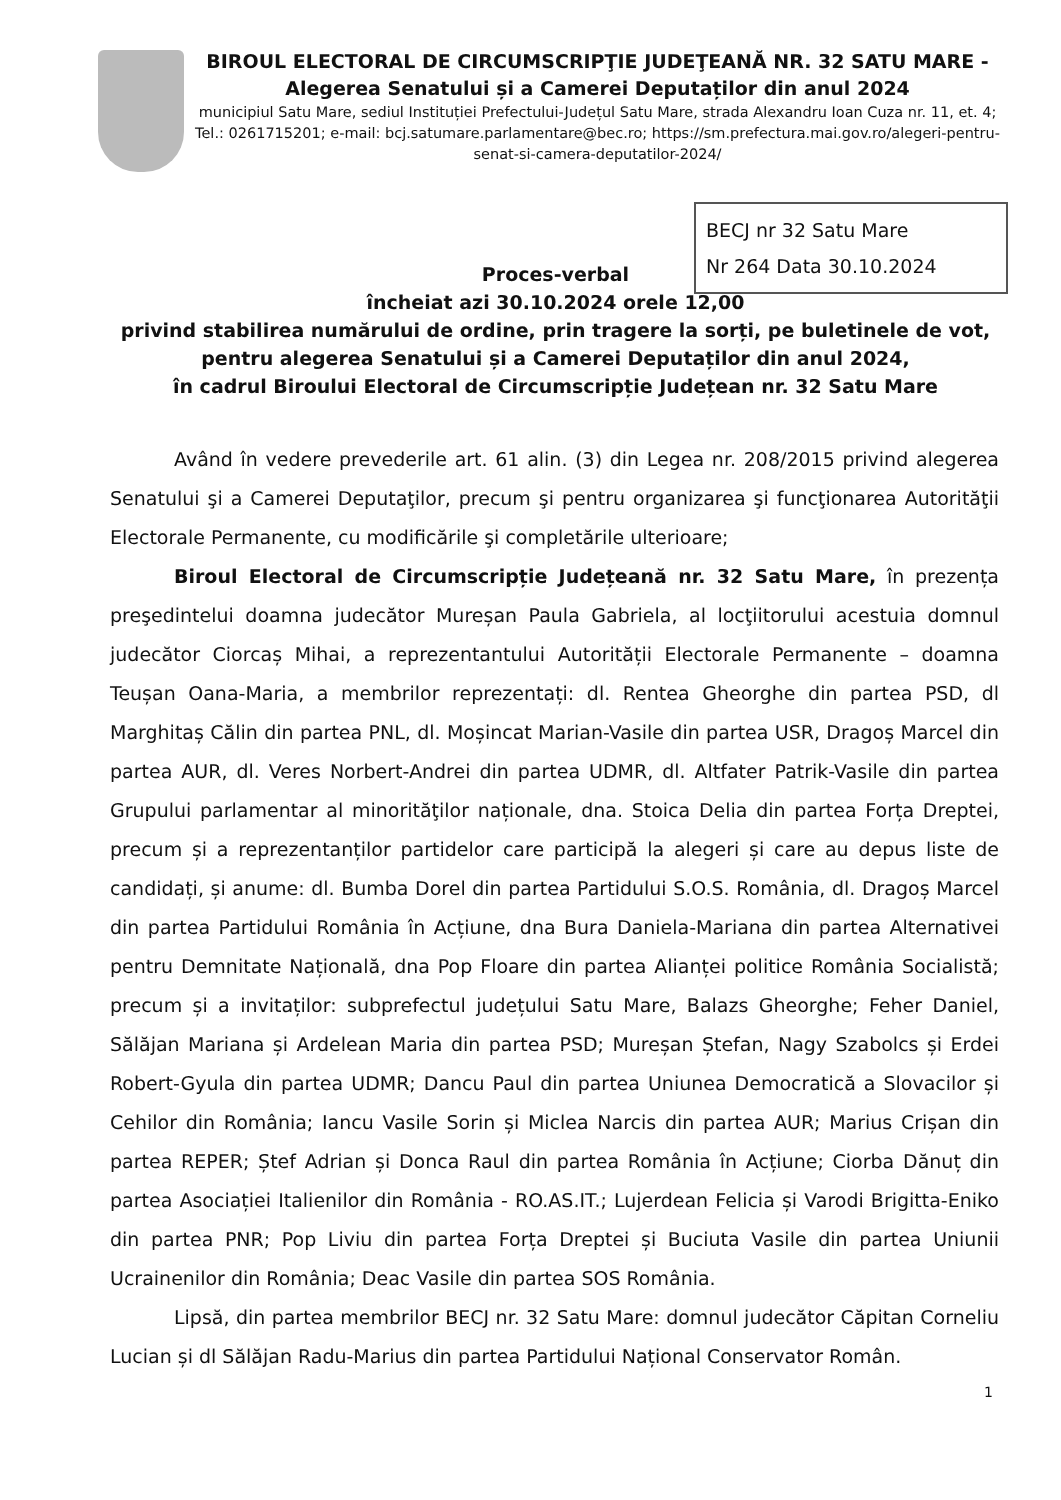BIROUL ELECTORAL DE CIRCUMSCRIPŢIE JUDEŢEANĂ NR. 32 SATU MARE -
Alegerea Senatului și a Camerei Deputaților din anul 2024
municipiul Satu Mare, sediul Instituției Prefectului-Județul Satu Mare, strada Alexandru Ioan Cuza nr. 11, et. 4; Tel.: 0261715201; e-mail: bcj.satumare.parlamentare@bec.ro; https://sm.prefectura.mai.gov.ro/alegeri-pentru-senat-si-camera-deputatilor-2024/
BECJ nr 32 Satu Mare
Nr 264 Data 30.10.2024
Proces-verbal
încheiat azi 30.10.2024 orele 12,00
privind stabilirea numărului de ordine, prin tragere la sorți, pe buletinele de vot, pentru alegerea Senatului și a Camerei Deputaților din anul 2024,
în cadrul Biroului Electoral de Circumscripție Județean nr. 32 Satu Mare
Având în vedere prevederile art. 61 alin. (3) din Legea nr. 208/2015 privind alegerea Senatului şi a Camerei Deputaţilor, precum şi pentru organizarea şi funcţionarea Autorităţii Electorale Permanente, cu modificările şi completările ulterioare;
Biroul Electoral de Circumscripție Județeană nr. 32 Satu Mare, în prezența preşedintelui doamna judecător Mureșan Paula Gabriela, al locţiitorului acestuia domnul judecător Ciorcaș Mihai, a reprezentantului Autorității Electorale Permanente – doamna Teușan Oana-Maria, a membrilor reprezentați: dl. Rentea Gheorghe din partea PSD, dl Marghitaș Călin din partea PNL, dl. Moșincat Marian-Vasile din partea USR, Dragoș Marcel din partea AUR, dl. Veres Norbert-Andrei din partea UDMR, dl. Altfater Patrik-Vasile din partea Grupului parlamentar al minorităţilor naționale, dna. Stoica Delia din partea Forța Dreptei, precum și a reprezentanților partidelor care participă la alegeri și care au depus liste de candidați, și anume: dl. Bumba Dorel din partea Partidului S.O.S. România, dl. Dragoș Marcel din partea Partidului România în Acțiune, dna Bura Daniela-Mariana din partea Alternativei pentru Demnitate Națională, dna Pop Floare din partea Alianței politice România Socialistă; precum și a invitaților: subprefectul județului Satu Mare, Balazs Gheorghe; Feher Daniel, Sălăjan Mariana și Ardelean Maria din partea PSD; Mureșan Ștefan, Nagy Szabolcs și Erdei Robert-Gyula din partea UDMR; Dancu Paul din partea Uniunea Democratică a Slovacilor și Cehilor din România; Iancu Vasile Sorin și Miclea Narcis din partea AUR; Marius Crișan din partea REPER; Ștef Adrian și Donca Raul din partea România în Acțiune; Ciorba Dănuț din partea Asociației Italienilor din România - RO.AS.IT.; Lujerdean Felicia și Varodi Brigitta-Eniko din partea PNR; Pop Liviu din partea Forța Dreptei și Buciuta Vasile din partea Uniunii Ucrainenilor din România; Deac Vasile din partea SOS România.
Lipsă, din partea membrilor BECJ nr. 32 Satu Mare: domnul judecător Căpitan Corneliu Lucian și dl Sălăjan Radu-Marius din partea Partidului Național Conservator Român.
1